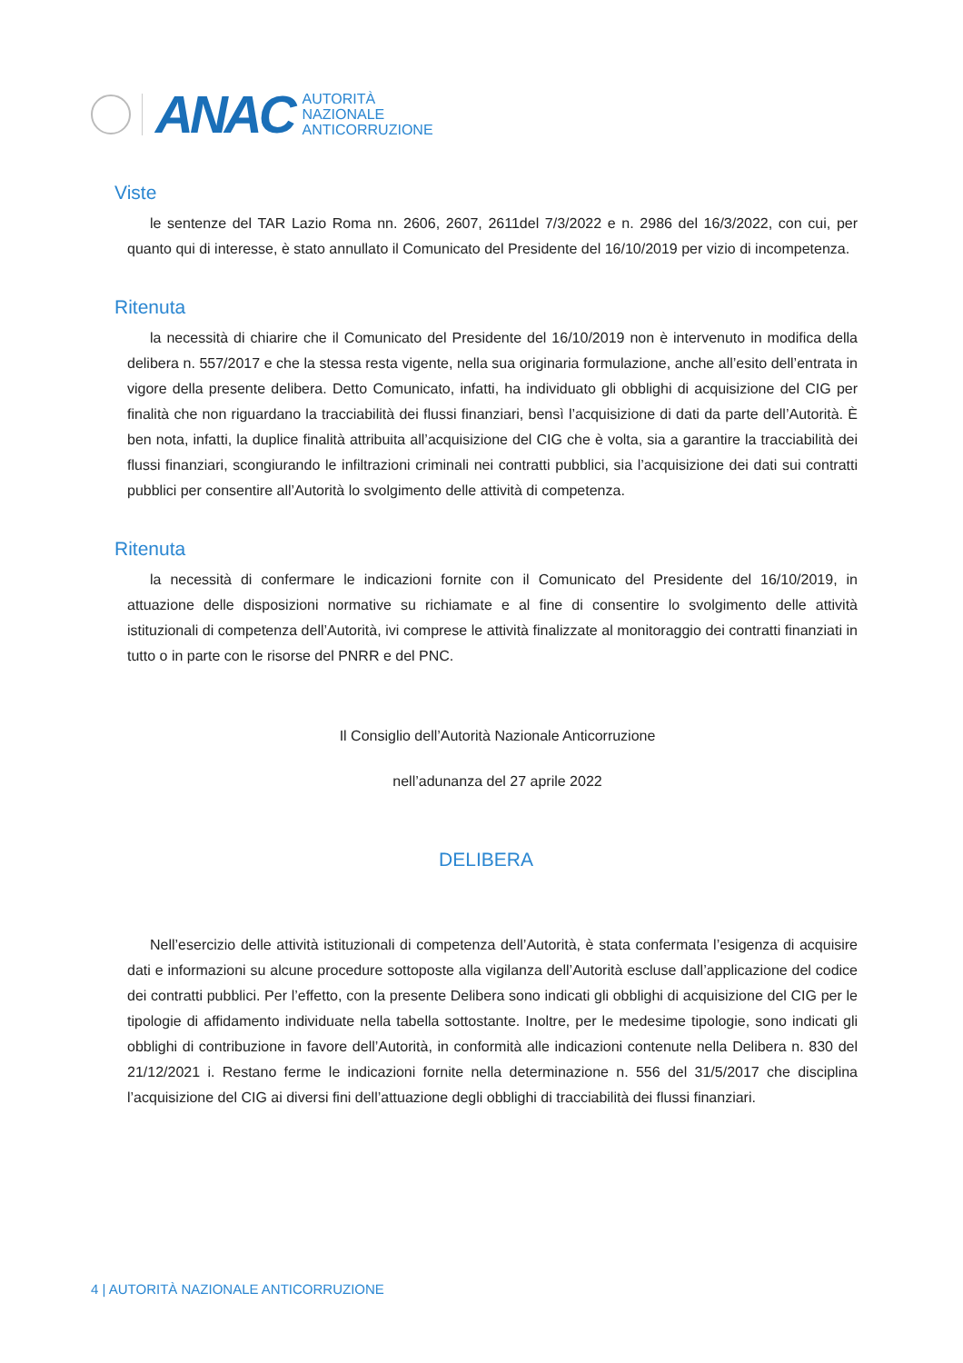ANAC
AUTORITÀ
NAZIONALE
ANTICORRUZIONE
Viste
le sentenze del TAR Lazio Roma nn. 2606, 2607, 2611del 7/3/2022 e n. 2986 del 16/3/2022, con cui, per quanto qui di interesse, è stato annullato il Comunicato del Presidente del 16/10/2019 per vizio di incompetenza.
Ritenuta
la necessità di chiarire che il Comunicato del Presidente del 16/10/2019 non è intervenuto in modifica della delibera n. 557/2017 e che la stessa resta vigente, nella sua originaria formulazione, anche all’esito dell’entrata in vigore della presente delibera. Detto Comunicato, infatti, ha individuato gli obblighi di acquisizione del CIG per finalità che non riguardano la tracciabilità dei flussi finanziari, bensì l’acquisizione di dati da parte dell’Autorità. È ben nota, infatti, la duplice finalità attribuita all’acquisizione del CIG che è volta, sia a garantire la tracciabilità dei flussi finanziari, scongiurando le infiltrazioni criminali nei contratti pubblici, sia l’acquisizione dei dati sui contratti pubblici per consentire all’Autorità lo svolgimento delle attività di competenza.
Ritenuta
la necessità di confermare le indicazioni fornite con il Comunicato del Presidente del 16/10/2019, in attuazione delle disposizioni normative su richiamate e al fine di consentire lo svolgimento delle attività istituzionali di competenza dell’Autorità, ivi comprese le attività finalizzate al monitoraggio dei contratti finanziati in tutto o in parte con le risorse del PNRR e del PNC.
Il Consiglio dell’Autorità Nazionale Anticorruzione
nell’adunanza del 27 aprile 2022
DELIBERA
Nell’esercizio delle attività istituzionali di competenza dell’Autorità, è stata confermata l’esigenza di acquisire dati e informazioni su alcune procedure sottoposte alla vigilanza dell’Autorità escluse dall’applicazione del codice dei contratti pubblici. Per l’effetto, con la presente Delibera sono indicati gli obblighi di acquisizione del CIG per le tipologie di affidamento individuate nella tabella sottostante. Inoltre, per le medesime tipologie, sono indicati gli obblighi di contribuzione in favore dell’Autorità, in conformità alle indicazioni contenute nella Delibera n. 830 del 21/12/2021 i. Restano ferme le indicazioni fornite nella determinazione n. 556 del 31/5/2017 che disciplina l’acquisizione del CIG ai diversi fini dell’attuazione degli obblighi di tracciabilità dei flussi finanziari.
4 | AUTORITÀ NAZIONALE ANTICORRUZIONE